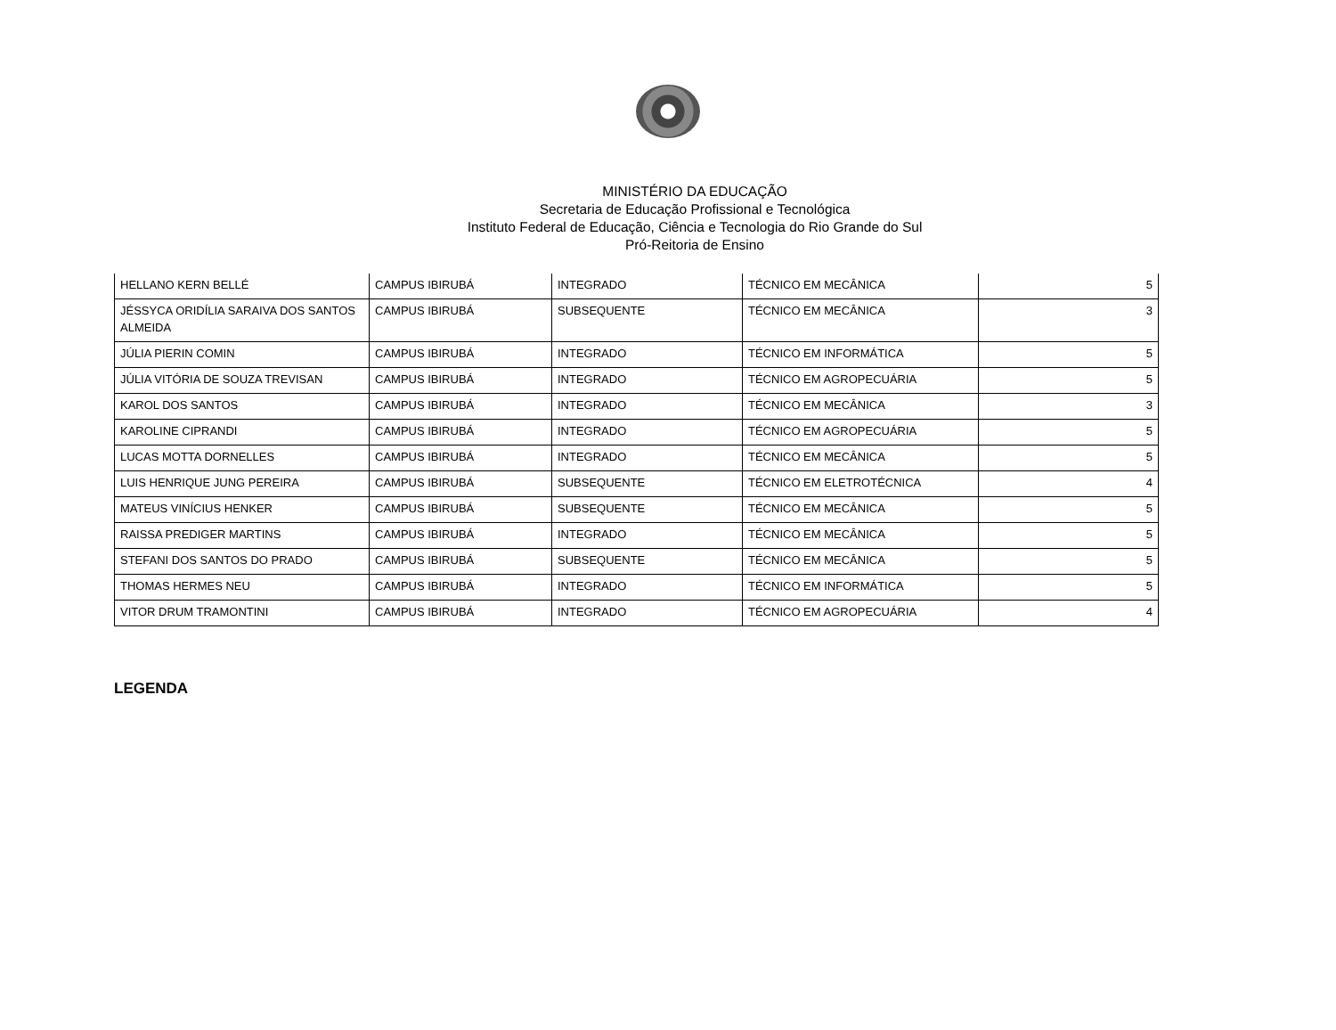MINISTÉRIO DA EDUCAÇÃO
Secretaria de Educação Profissional e Tecnológica
Instituto Federal de Educação, Ciência e Tecnologia do Rio Grande do Sul
Pró-Reitoria de Ensino
| HELLANO KERN BELLÉ | CAMPUS IBIRUBÁ | INTEGRADO | TÉCNICO EM MECÂNICA | 5 |
| JÉSSYCA ORIDÍLIA SARAIVA DOS SANTOS ALMEIDA | CAMPUS IBIRUBÁ | SUBSEQUENTE | TÉCNICO EM MECÂNICA | 3 |
| JÚLIA PIERIN COMIN | CAMPUS IBIRUBÁ | INTEGRADO | TÉCNICO EM INFORMÁTICA | 5 |
| JÚLIA VITÓRIA DE SOUZA TREVISAN | CAMPUS IBIRUBÁ | INTEGRADO | TÉCNICO EM AGROPECUÁRIA | 5 |
| KAROL DOS SANTOS | CAMPUS IBIRUBÁ | INTEGRADO | TÉCNICO EM MECÂNICA | 3 |
| KAROLINE CIPRANDI | CAMPUS IBIRUBÁ | INTEGRADO | TÉCNICO EM AGROPECUÁRIA | 5 |
| LUCAS MOTTA DORNELLES | CAMPUS IBIRUBÁ | INTEGRADO | TÉCNICO EM MECÂNICA | 5 |
| LUIS HENRIQUE JUNG PEREIRA | CAMPUS IBIRUBÁ | SUBSEQUENTE | TÉCNICO EM ELETROTÉCNICA | 4 |
| MATEUS VINÍCIUS HENKER | CAMPUS IBIRUBÁ | SUBSEQUENTE | TÉCNICO EM MECÂNICA | 5 |
| RAISSA PREDIGER MARTINS | CAMPUS IBIRUBÁ | INTEGRADO | TÉCNICO EM MECÂNICA | 5 |
| STEFANI DOS SANTOS DO PRADO | CAMPUS IBIRUBÁ | SUBSEQUENTE | TÉCNICO EM MECÂNICA | 5 |
| THOMAS HERMES NEU | CAMPUS IBIRUBÁ | INTEGRADO | TÉCNICO EM INFORMÁTICA | 5 |
| VITOR DRUM TRAMONTINI | CAMPUS IBIRUBÁ | INTEGRADO | TÉCNICO EM AGROPECUÁRIA | 4 |
LEGENDA